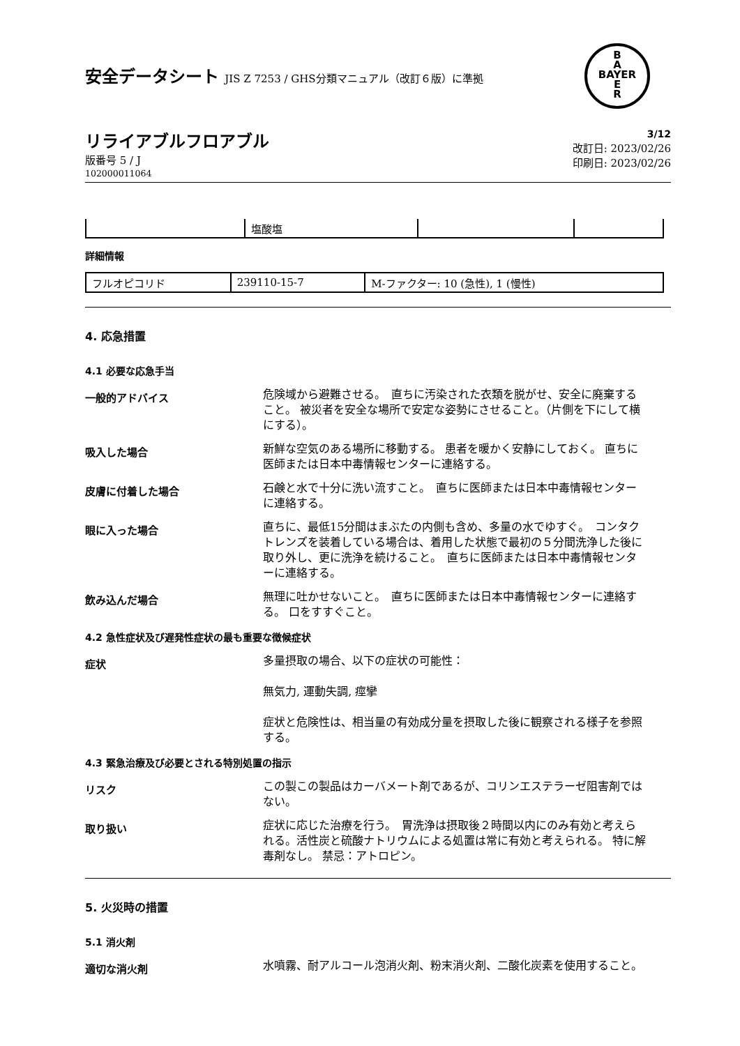B
A
BAYER
E
R
安全データシート JIS Z 7253 / GHS分類マニュアル（改訂６版）に準拠
リライアブルフロアブル
版番号 5 / J
102000011064
3/12
改訂日: 2023/02/26
印刷日: 2023/02/26
| | 塩酸塩 | | |
詳細情報
| フルオピコリド | 239110-15-7 | M-ファクター: 10 (急性), 1 (慢性) |
4. 応急措置
4.1 必要な応急手当
一般的アドバイス
危険域から避難させる。　直ちに汚染された衣類を脱がせ、安全に廃棄すること。 被災者を安全な場所で安定な姿勢にさせること。（片側を下にして横にする）。
吸入した場合
新鮮な空気のある場所に移動する。 患者を暖かく安静にしておく。 直ちに医師または日本中毒情報センターに連絡する。
皮膚に付着した場合
石鹸と水で十分に洗い流すこと。　直ちに医師または日本中毒情報センターに連絡する。
眼に入った場合
直ちに、最低15分間はまぶたの内側も含め、多量の水でゆすぐ。　コンタクトレンズを装着している場合は、着用した状態で最初の５分間洗浄した後に取り外し、更に洗浄を続けること。　直ちに医師または日本中毒情報センターに連絡する。
飲み込んだ場合
無理に吐かせないこと。　直ちに医師または日本中毒情報センターに連絡する。 口をすすぐこと。
4.2 急性症状及び遅発性症状の最も重要な徴候症状
症状
多量摂取の場合、以下の症状の可能性：
無気力, 運動失調, 痙攣
症状と危険性は、相当量の有効成分量を摂取した後に観察される様子を参照する。
4.3 緊急治療及び必要とされる特別処置の指示
リスク
この製この製品はカーバメート剤であるが、コリンエステラーゼ阻害剤ではない。
取り扱い
症状に応じた治療を行う。　胃洗浄は摂取後２時間以内にのみ有効と考えられる。活性炭と硫酸ナトリウムによる処置は常に有効と考えられる。 特に解毒剤なし。 禁忌：アトロピン。
5. 火災時の措置
5.1 消火剤
適切な消火剤
水噴霧、耐アルコール泡消火剤、粉末消火剤、二酸化炭素を使用すること。